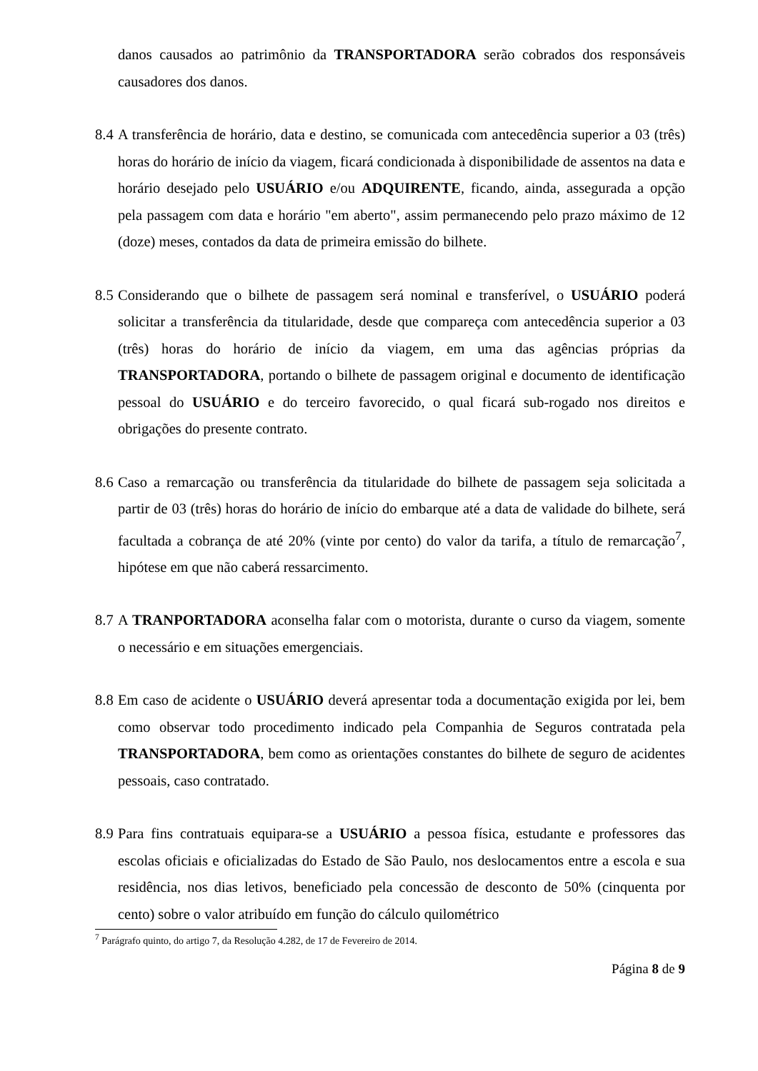danos causados ao patrimônio da TRANSPORTADORA serão cobrados dos responsáveis causadores dos danos.
8.4
A transferência de horário, data e destino, se comunicada com antecedência superior a 03 (três) horas do horário de início da viagem, ficará condicionada à disponibilidade de assentos na data e horário desejado pelo USUÁRIO e/ou ADQUIRENTE, ficando, ainda, assegurada a opção pela passagem com data e horário "em aberto", assim permanecendo pelo prazo máximo de 12 (doze) meses, contados da data de primeira emissão do bilhete.
8.5
Considerando que o bilhete de passagem será nominal e transferível, o USUÁRIO poderá solicitar a transferência da titularidade, desde que compareça com antecedência superior a 03 (três) horas do horário de início da viagem, em uma das agências próprias da TRANSPORTADORA, portando o bilhete de passagem original e documento de identificação pessoal do USUÁRIO e do terceiro favorecido, o qual ficará sub-rogado nos direitos e obrigações do presente contrato.
8.6
Caso a remarcação ou transferência da titularidade do bilhete de passagem seja solicitada a partir de 03 (três) horas do horário de início do embarque até a data de validade do bilhete, será facultada a cobrança de até 20% (vinte por cento) do valor da tarifa, a título de remarcação<sup>7</sup>, hipótese em que não caberá ressarcimento.
8.7
A TRANPORTADORA aconselha falar com o motorista, durante o curso da viagem, somente o necessário e em situações emergenciais.
8.8
Em caso de acidente o USUÁRIO deverá apresentar toda a documentação exigida por lei, bem como observar todo procedimento indicado pela Companhia de Seguros contratada pela TRANSPORTADORA, bem como as orientações constantes do bilhete de seguro de acidentes pessoais, caso contratado.
8.9
Para fins contratuais equipara-se a USUÁRIO a pessoa física, estudante e professores das escolas oficiais e oficializadas do Estado de São Paulo, nos deslocamentos entre a escola e sua residência, nos dias letivos, beneficiado pela concessão de desconto de 50% (cinquenta por cento) sobre o valor atribuído em função do cálculo quilométrico
<sup>7</sup> Parágrafo quinto, do artigo 7, da Resolução 4.282, de 17 de Fevereiro de 2014.
Página 8 de 9